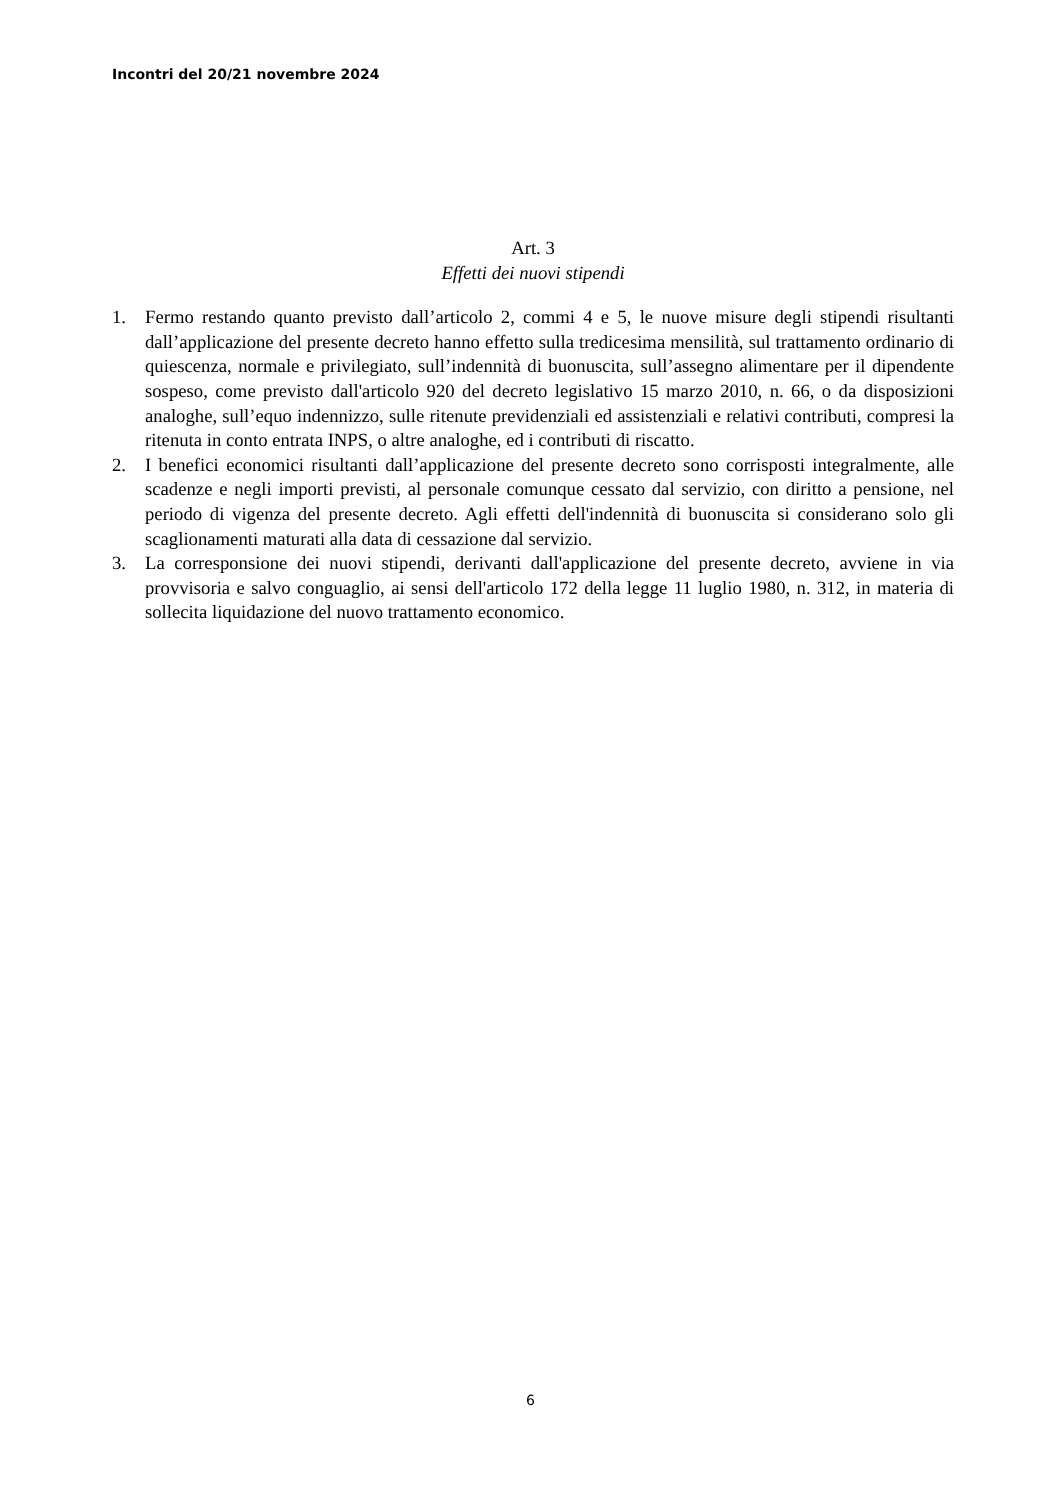Incontri del 20/21 novembre 2024
Art. 3
Effetti dei nuovi stipendi
1. Fermo restando quanto previsto dall’articolo 2, commi 4 e 5, le nuove misure degli stipendi risultanti dall’applicazione del presente decreto hanno effetto sulla tredicesima mensilità, sul trattamento ordinario di quiescenza, normale e privilegiato, sull’indennità di buonuscita, sull’assegno alimentare per il dipendente sospeso, come previsto dall'articolo 920 del decreto legislativo 15 marzo 2010, n. 66, o da disposizioni analoghe, sull’equo indennizzo, sulle ritenute previdenziali ed assistenziali e relativi contributi, compresi la ritenuta in conto entrata INPS, o altre analoghe, ed i contributi di riscatto.
2. I benefici economici risultanti dall’applicazione del presente decreto sono corrisposti integralmente, alle scadenze e negli importi previsti, al personale comunque cessato dal servizio, con diritto a pensione, nel periodo di vigenza del presente decreto. Agli effetti dell'indennità di buonuscita si considerano solo gli scaglionamenti maturati alla data di cessazione dal servizio.
3. La corresponsione dei nuovi stipendi, derivanti dall'applicazione del presente decreto, avviene in via provvisoria e salvo conguaglio, ai sensi dell'articolo 172 della legge 11 luglio 1980, n. 312, in materia di sollecita liquidazione del nuovo trattamento economico.
6